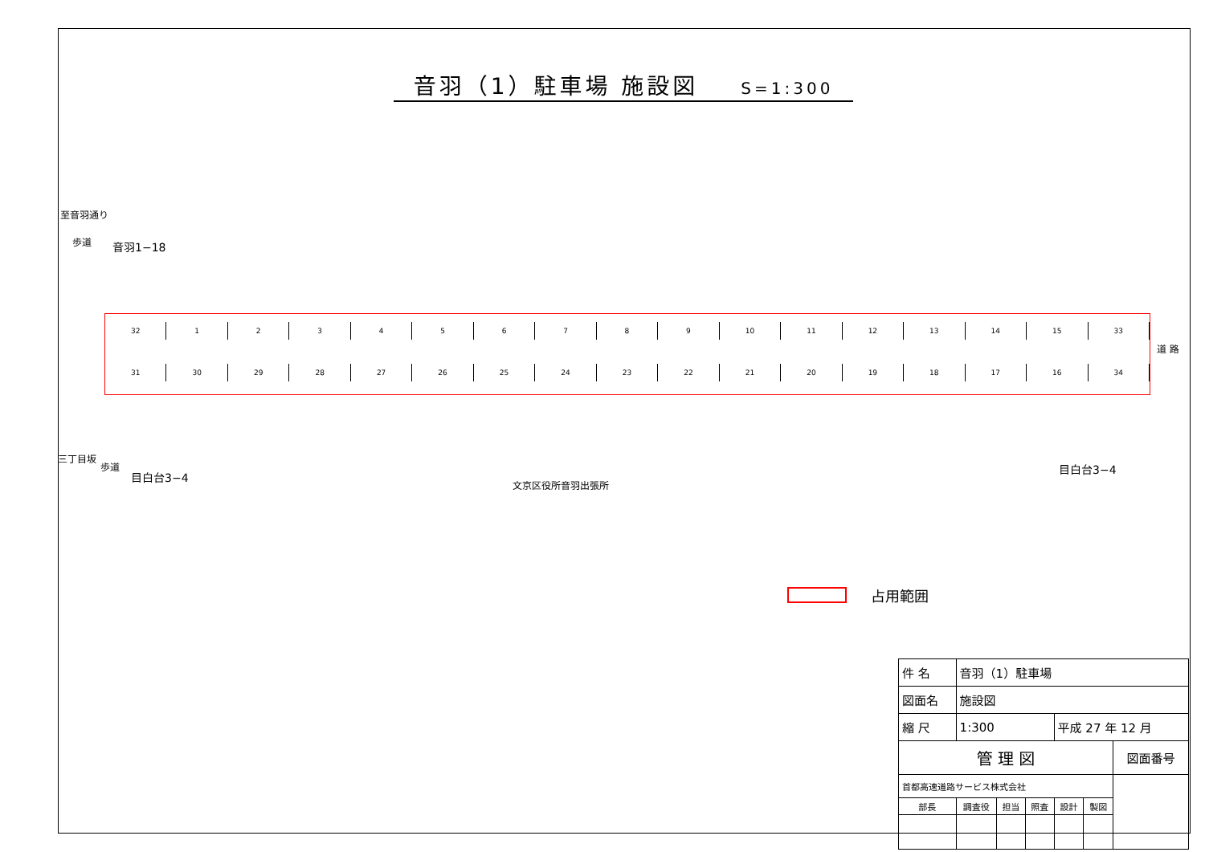音羽（1）駐車場 施設図 S=1:300
至音羽通り
歩道 音羽1−18
32 1 2 3 4 5 6 7 8 9 10 11 12 13 14 15 33
31 30 29 28 27 26 25 24 23 22 21 20 19 18 17 16 34
道 路
三丁目坂
歩道
目白台3−4
文京区役所音羽出張所
目白台3−4
占用範囲
| 件 名 | 音羽（1）駐車場 | | | | | |
| 図面名 | 施設図 | | | | | |
| 縮 尺 | 1:300 | | | 平成 27 年 12 月 | | |
| 管 理 図 | | | | | | 図面番号 |
| 首都高速道路サービス株式会社 | | | | | | |
| 部長 | 調査役 | 担当 | 照査 | 設計 | 製図 | |